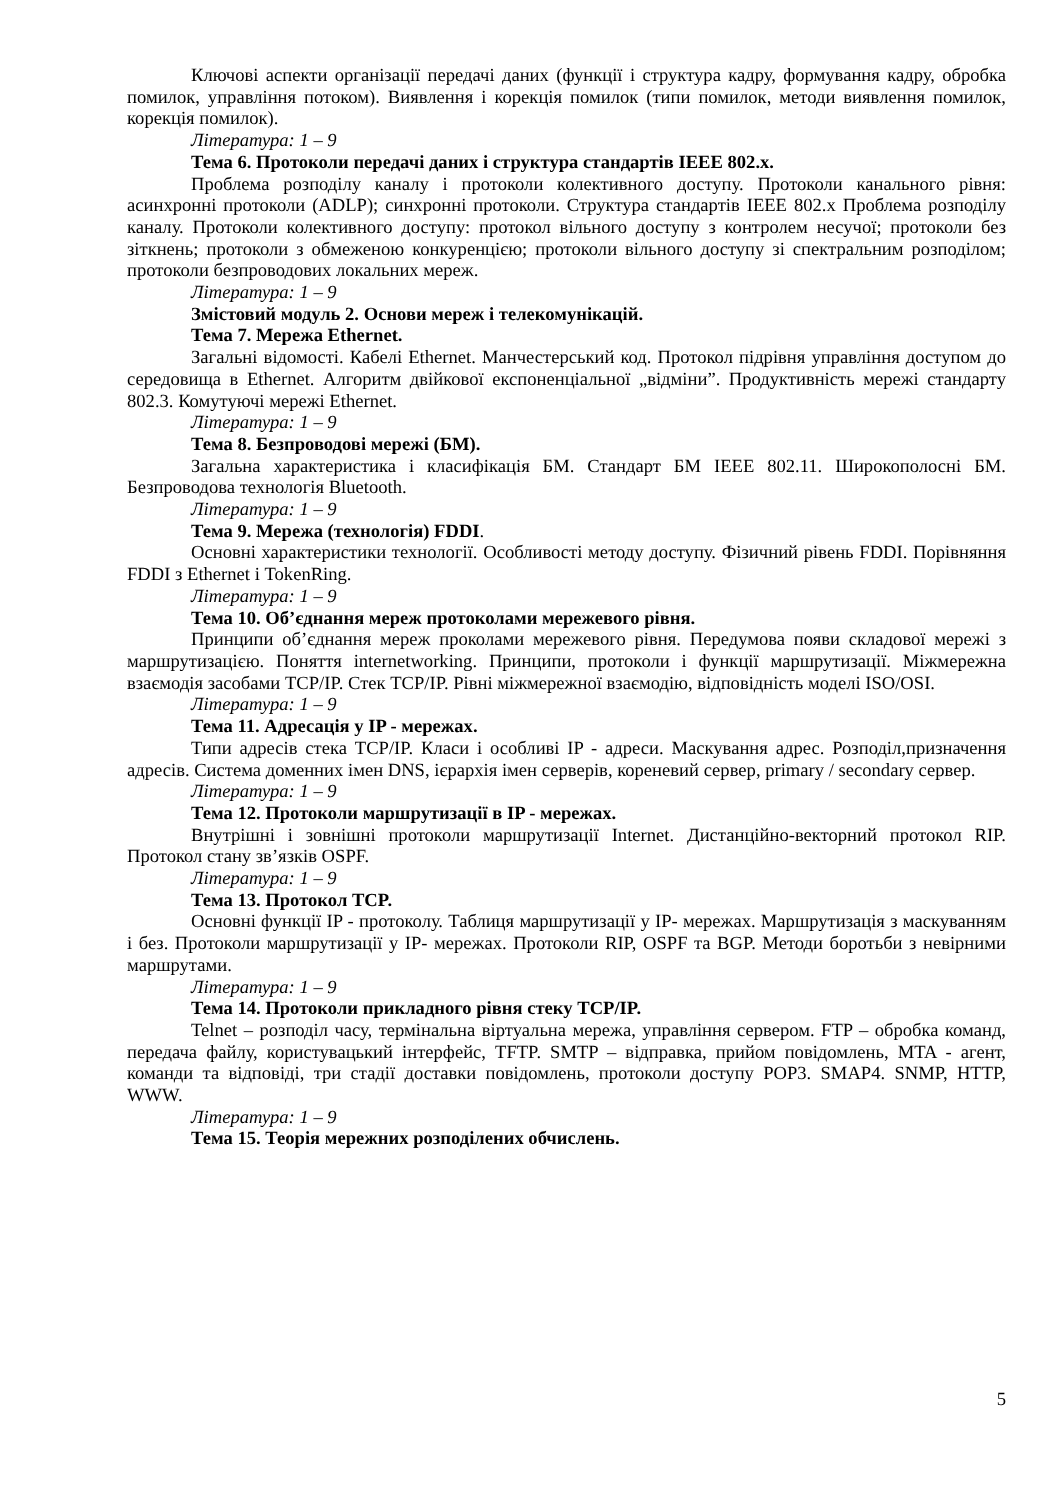Ключові аспекти організації передачі даних (функції і структура кадру, формування кадру, обробка помилок, управління потоком). Виявлення і корекція помилок (типи помилок, методи виявлення помилок, корекція помилок).
Література: 1 – 9
Тема 6. Протоколи передачі даних і структура стандартів IEEE 802.x.
Проблема розподілу каналу і протоколи колективного доступу. Протоколи канального рівня: асинхронні протоколи (ADLP); синхронні протоколи. Структура стандартів IEEE 802.x Проблема розподілу каналу. Протоколи колективного доступу: протокол вільного доступу з контролем несучої; протоколи без зіткнень; протоколи з обмеженою конкуренцією; протоколи вільного доступу зі спектральним розподілом; протоколи безпроводових локальних мереж.
Література: 1 – 9
Змістовий модуль 2. Основи мереж і телекомунікацій.
Тема 7. Мережа Ethernet.
Загальні відомості. Кабелі Ethernet. Манчестерський код. Протокол підрівня управління доступом до середовища в Ethernet. Алгоритм двійкової експоненціальної „відміни”. Продуктивність мережі стандарту 802.3. Комутуючі мережі Ethernet.
Література: 1 – 9
Тема 8. Безпроводові мережі (БМ).
Загальна характеристика і класифікація БМ. Стандарт БМ IEEE 802.11. Широкополосні БМ. Безпроводова технологія Bluetooth.
Література: 1 – 9
Тема 9. Мережа (технологія) FDDI.
Основні характеристики технології. Особливості методу доступу. Фізичний рівень FDDI. Порівняння FDDI з Ethernet і TokenRing.
Література: 1 – 9
Тема 10. Об’єднання мереж протоколами мережевого рівня.
Принципи об’єднання мереж проколами мережевого рівня. Передумова появи складової мережі з маршрутизацією. Поняття internetworking. Принципи, протоколи і функції маршрутизації. Міжмережна взаємодія засобами TCP/IP. Стек TCP/IP. Рівні міжмережної взаємодію, відповідність моделі ISO/OSI.
Література: 1 – 9
Тема 11. Адресація у IP - мережах.
Типи адресів стека TCP/IP. Класи і особливі IP - адреси. Маскування адрес. Розподіл,призначення адресів. Система доменних імен DNS, ієрархія імен серверів, кореневий сервер, primary / secondary сервер.
Література: 1 – 9
Тема 12. Протоколи маршрутизації в IP - мережах.
Внутрішні і зовнішні протоколи маршрутизації Internet. Дистанційно-векторний протокол RIP. Протокол стану зв’язків OSPF.
Література: 1 – 9
Тема 13. Протокол TCP.
Основні функції IP - протоколу. Таблиця маршрутизації у IP- мережах. Маршрутизація з маскуванням і без. Протоколи маршрутизації у IP- мережах. Протоколи RIP, OSPF та BGP. Методи боротьби з невірними маршрутами.
Література: 1 – 9
Тема 14. Протоколи прикладного рівня стеку TCP/IP.
Telnet – розподіл часу, термінальна віртуальна мережа, управління сервером. FTP – обробка команд, передача файлу, користувацький інтерфейс, TFTP. SMTP – відправка, прийом повідомлень, MTA - агент, команди та відповіді, три стадії доставки повідомлень, протоколи доступу POP3. SMAP4. SNMP, HTTP, WWW.
Література: 1 – 9
Тема 15. Теорія мережних розподілених обчислень.
5